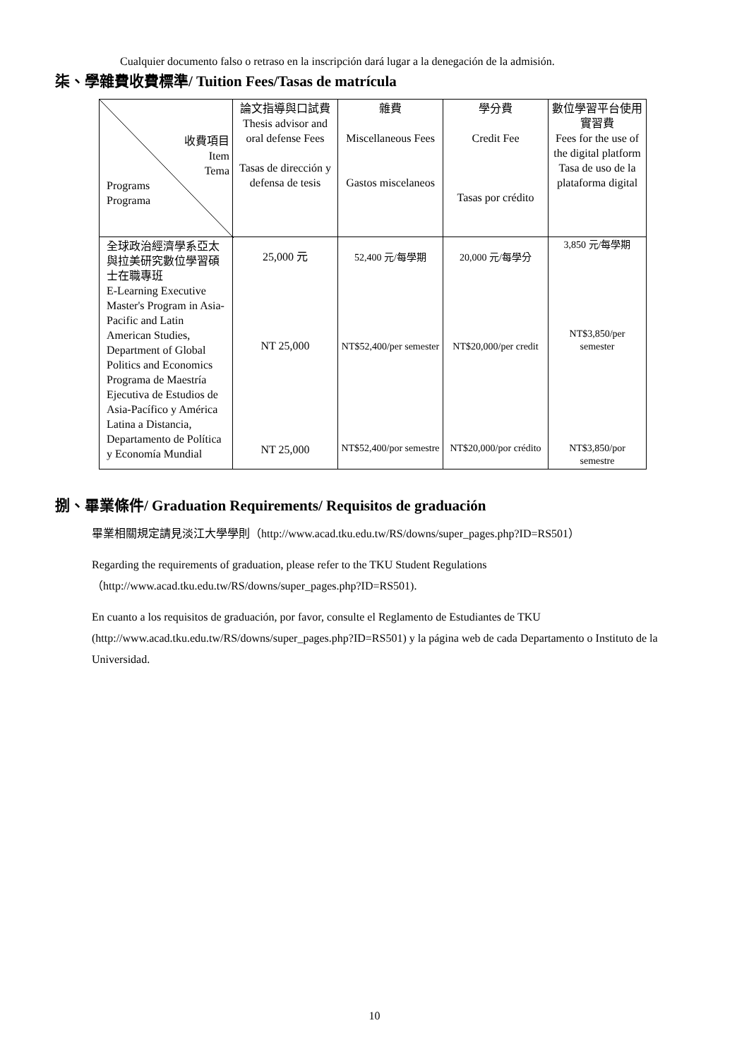Cualquier documento falso o retraso en la inscripción dará lugar a la denegación de la admisión.
柒、學雜費收費標準/ Tuition Fees/Tasas de matrícula
| 收費項目 Item Tema Programs Programa | 論文指導與口試費 Thesis advisor and oral defense Fees Tasas de dirección y defensa de tesis | 雜費 Miscellaneous Fees Gastos miscelaneos | 學分費 Credit Fee Tasas por crédito | 數位學習平台使用實習費 Fees for the use of the digital platform Tasa de uso de la plataforma digital |
| 全球政治經濟學系亞太與拉美研究數位學習碩士在職專班 E-Learning Executive Master's Program in Asia-Pacific and Latin American Studies, Department of Global Politics and Economics Programa de Maestría Ejecutiva de Estudios de Asia-Pacífico y América Latina a Distancia, Departamento de Política y Economía Mundial | 25,000 元 NT 25,000 NT 25,000 | 52,400 元/每學期 NT$52,400/per semester NT$52,400/por semestre | 20,000 元/每學分 NT$20,000/per credit NT$20,000/por crédito | 3,850 元/每學期 NT$3,850/per semester NT$3,850/por semestre |
捌、畢業條件/ Graduation Requirements/ Requisitos de graduación
畢業相關規定請見淡江大學學則（http://www.acad.tku.edu.tw/RS/downs/super_pages.php?ID=RS501）
Regarding the requirements of graduation, please refer to the TKU Student Regulations （http://www.acad.tku.edu.tw/RS/downs/super_pages.php?ID=RS501).
En cuanto a los requisitos de graduación, por favor, consulte el Reglamento de Estudiantes de TKU (http://www.acad.tku.edu.tw/RS/downs/super_pages.php?ID=RS501) y la página web de cada Departamento o Instituto de la Universidad.
10